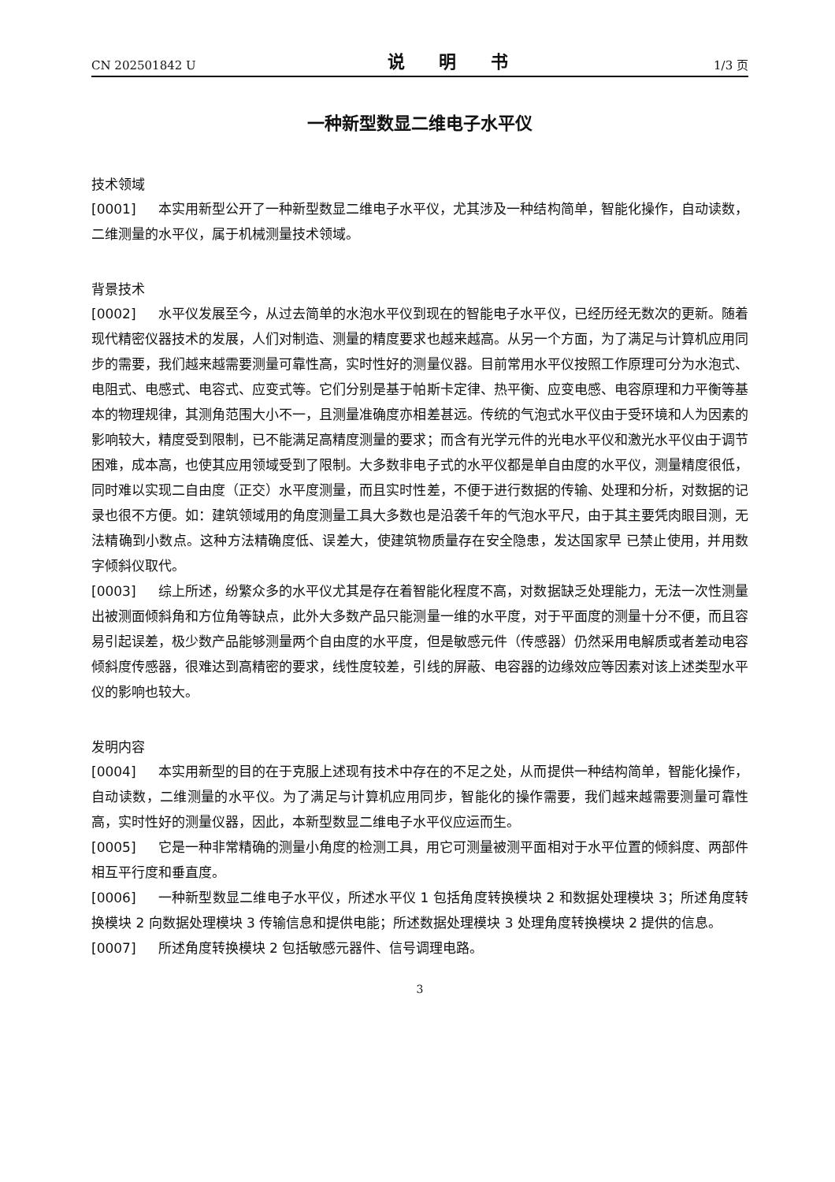CN 202501842 U 说 明 书 1/3 页
一种新型数显二维电子水平仪
技术领域
[0001] 本实用新型公开了一种新型数显二维电子水平仪，尤其涉及一种结构简单，智能化操作，自动读数，二维测量的水平仪，属于机械测量技术领域。
背景技术
[0002] 水平仪发展至今，从过去简单的水泡水平仪到现在的智能电子水平仪，已经历经无数次的更新。随着现代精密仪器技术的发展，人们对制造、测量的精度要求也越来越高。从另一个方面，为了满足与计算机应用同步的需要，我们越来越需要测量可靠性高，实时性好的测量仪器。目前常用水平仪按照工作原理可分为水泡式、电阻式、电感式、电容式、应变式等。它们分别是基于帕斯卡定律、热平衡、应变电感、电容原理和力平衡等基本的物理规律，其测角范围大小不一，且测量准确度亦相差甚远。传统的气泡式水平仪由于受环境和人为因素的影响较大，精度受到限制，已不能满足高精度测量的要求；而含有光学元件的光电水平仪和激光水平仪由于调节困难，成本高，也使其应用领域受到了限制。大多数非电子式的水平仪都是单自由度的水平仪，测量精度很低，同时难以实现二自由度（正交）水平度测量，而且实时性差，不便于进行数据的传输、处理和分析，对数据的记录也很不方便。如：建筑领域用的角度测量工具大多数也是沿袭千年的气泡水平尺，由于其主要凭肉眼目测，无法精确到小数点。这种方法精确度低、误差大，使建筑物质量存在安全隐患，发达国家早 已禁止使用，并用数字倾斜仪取代。
[0003] 综上所述，纷繁众多的水平仪尤其是存在着智能化程度不高，对数据缺乏处理能力，无法一次性测量出被测面倾斜角和方位角等缺点，此外大多数产品只能测量一维的水平度，对于平面度的测量十分不便，而且容易引起误差，极少数产品能够测量两个自由度的水平度，但是敏感元件（传感器）仍然采用电解质或者差动电容倾斜度传感器，很难达到高精密的要求，线性度较差，引线的屏蔽、电容器的边缘效应等因素对该上述类型水平仪的影响也较大。
发明内容
[0004] 本实用新型的目的在于克服上述现有技术中存在的不足之处，从而提供一种结构简单，智能化操作，自动读数，二维测量的水平仪。为了满足与计算机应用同步，智能化的操作需要，我们越来越需要测量可靠性高，实时性好的测量仪器，因此，本新型数显二维电子水平仪应运而生。
[0005] 它是一种非常精确的测量小角度的检测工具，用它可测量被测平面相对于水平位置的倾斜度、两部件相互平行度和垂直度。
[0006] 一种新型数显二维电子水平仪，所述水平仪 1 包括角度转换模块 2 和数据处理模块 3；所述角度转换模块 2 向数据处理模块 3 传输信息和提供电能；所述数据处理模块 3 处理角度转换模块 2 提供的信息。
[0007] 所述角度转换模块 2 包括敏感元器件、信号调理电路。
3